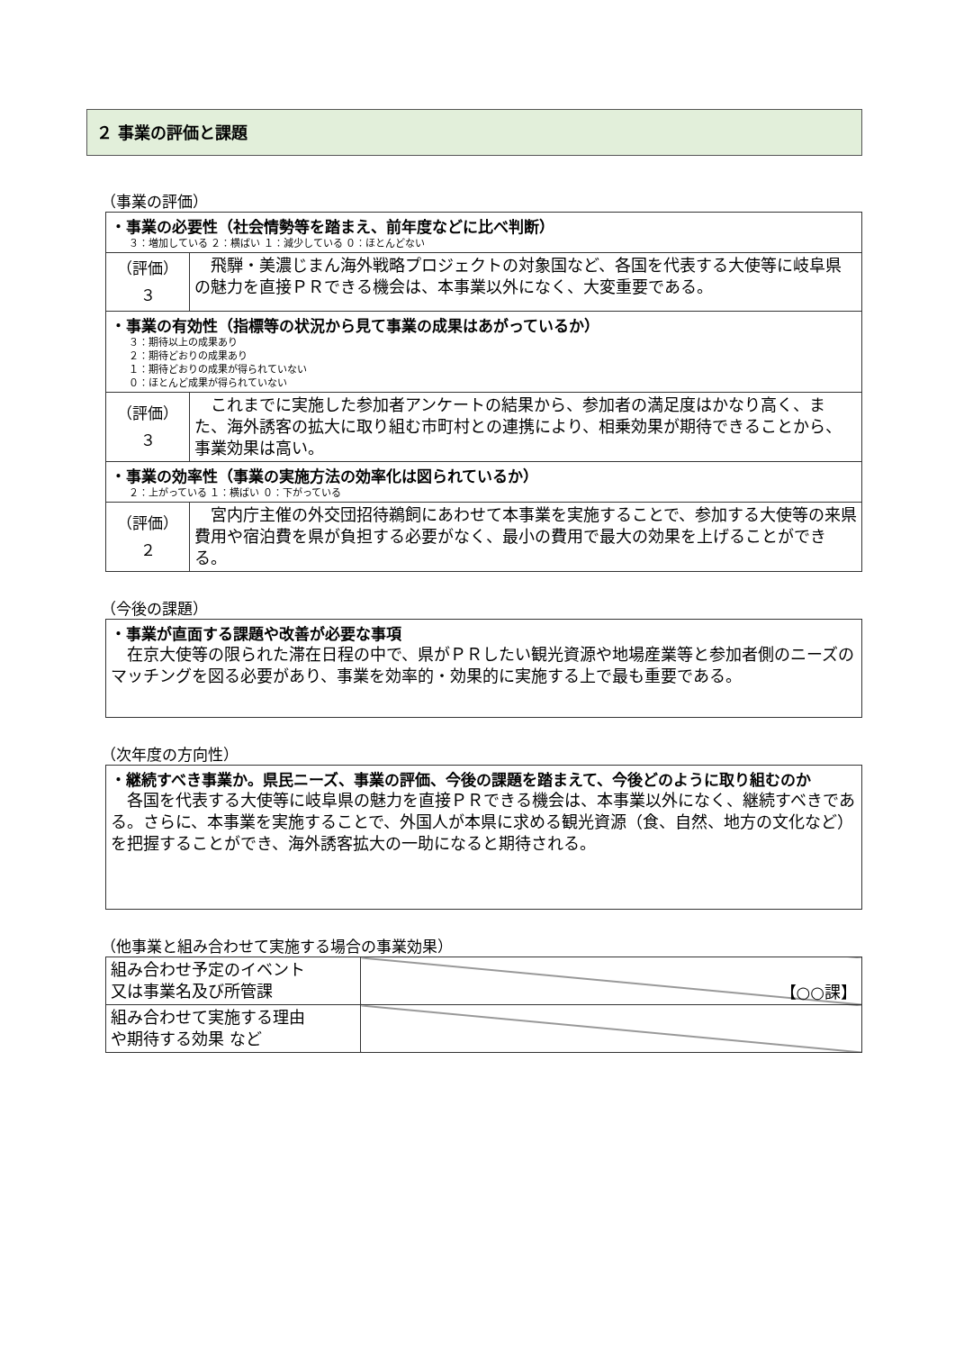２ 事業の評価と課題
（事業の評価）
| ・事業の必要性（社会情勢等を踏まえ、前年度などに比べ判断） ３：増加している ２：横ばい １：減少している ０：ほとんどない | |
| （評価） ３ | 飛騨・美濃じまん海外戦略プロジェクトの対象国など、各国を代表する大使等に岐阜県の魅力を直接ＰＲできる機会は、本事業以外になく、大変重要である。 |
| ・事業の有効性（指標等の状況から見て事業の成果はあがっているか） ３：期待以上の成果あり ２：期待どおりの成果あり １：期待どおりの成果が得られていない ０：ほとんど成果が得られていない | |
| （評価） ３ | これまでに実施した参加者アンケートの結果から、参加者の満足度はかなり高く、また、海外誘客の拡大に取り組む市町村との連携により、相乗効果が期待できることから、事業効果は高い。 |
| ・事業の効率性（事業の実施方法の効率化は図られているか） ２：上がっている １：横ばい ０：下がっている | |
| （評価） ２ | 宮内庁主催の外交団招待鵜飼にあわせて本事業を実施することで、参加する大使等の来県費用や宿泊費を県が負担する必要がなく、最小の費用で最大の効果を上げることができる。 |
（今後の課題）
| ・事業が直面する課題や改善が必要な事項 在京大使等の限られた滞在日程の中で、県がＰＲしたい観光資源や地場産業等と参加者側のニーズのマッチングを図る必要があり、事業を効率的・効果的に実施する上で最も重要である。 |
（次年度の方向性）
| ・継続すべき事業か。県民ニーズ、事業の評価、今後の課題を踏まえて、今後どのように取り組むのか 各国を代表する大使等に岐阜県の魅力を直接ＰＲできる機会は、本事業以外になく、継続すべきである。さらに、本事業を実施することで、外国人が本県に求める観光資源（食、自然、地方の文化など）を把握することができ、海外誘客拡大の一助になると期待される。 |
（他事業と組み合わせて実施する場合の事業効果）
| 組み合わせ予定のイベント 又は事業名及び所管課 | 【○○課】 |
| 組み合わせて実施する理由 や期待する効果 など | |